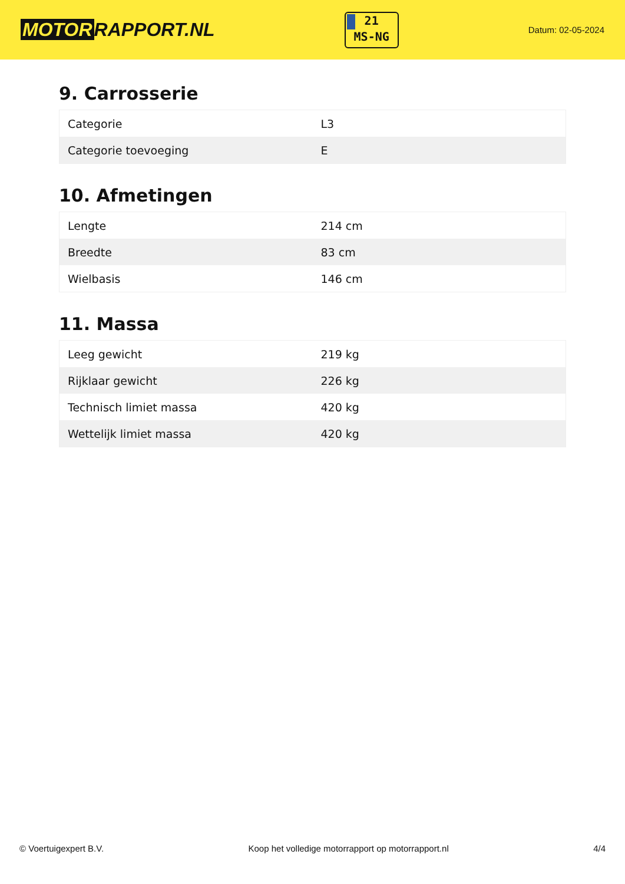MOTOR RAPPORT.NL
21
MS-NG
Datum: 02-05-2024
9. Carrosserie
| Categorie | L3 |
| Categorie toevoeging | E |
10. Afmetingen
| Lengte | 214 cm |
| Breedte | 83 cm |
| Wielbasis | 146 cm |
11. Massa
| Leeg gewicht | 219 kg |
| Rijklaar gewicht | 226 kg |
| Technisch limiet massa | 420 kg |
| Wettelijk limiet massa | 420 kg |
© Voertuigexpert B.V. Koop het volledige motorrapport op motorrapport.nl 4/4